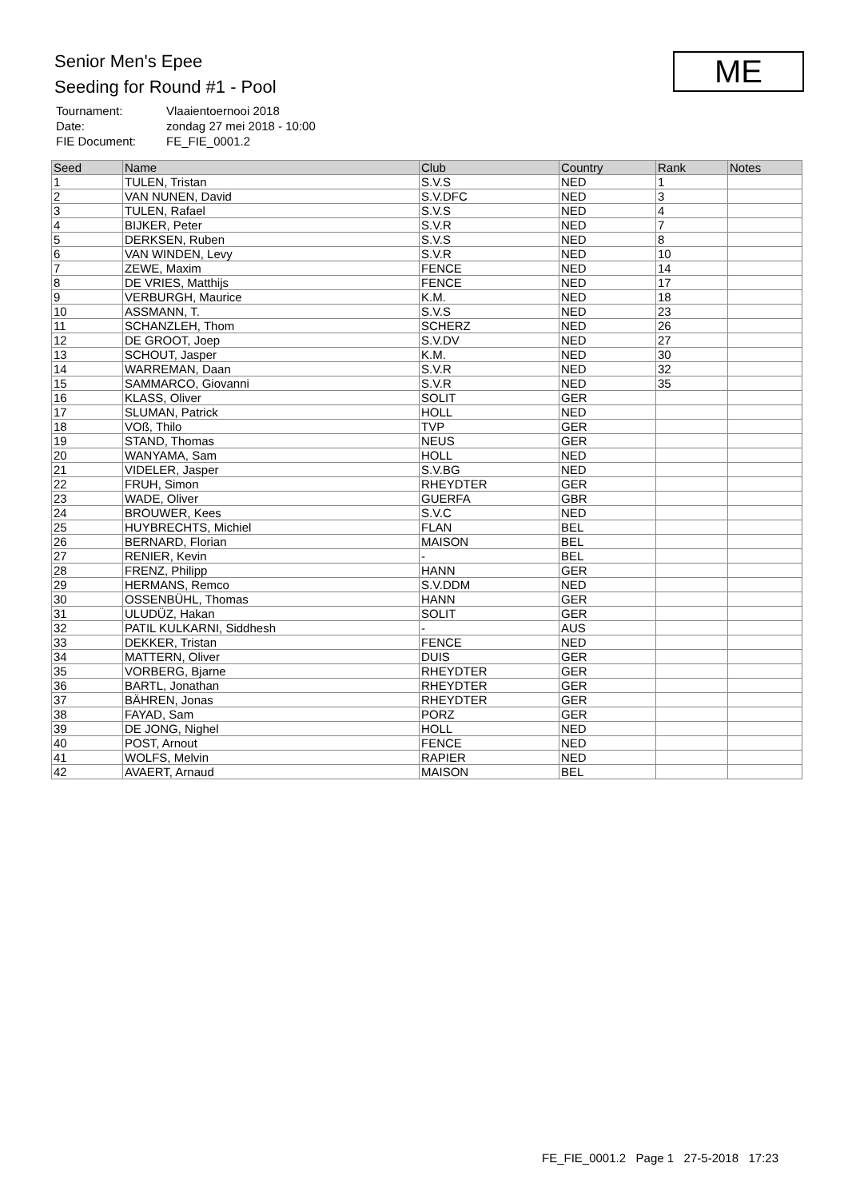Senior Men's Epee
Seeding for Round #1 - Pool
| Tournament: | Vlaaientoernooi 2018 |
| Date: | zondag 27 mei 2018 - 10:00 |
| FIE Document: | FE_FIE_0001.2 |
ME
| Seed | Name | Club | Country | Rank | Notes |
| --- | --- | --- | --- | --- | --- |
| 1 | TULEN, Tristan | S.V.S | NED | 1 | |
| 2 | VAN NUNEN, David | S.V.DFC | NED | 3 | |
| 3 | TULEN, Rafael | S.V.S | NED | 4 | |
| 4 | BIJKER, Peter | S.V.R | NED | 7 | |
| 5 | DERKSEN, Ruben | S.V.S | NED | 8 | |
| 6 | VAN WINDEN, Levy | S.V.R | NED | 10 | |
| 7 | ZEWE, Maxim | FENCE | NED | 14 | |
| 8 | DE VRIES, Matthijs | FENCE | NED | 17 | |
| 9 | VERBURGH, Maurice | K.M. | NED | 18 | |
| 10 | ASSMANN, T. | S.V.S | NED | 23 | |
| 11 | SCHANZLEH, Thom | SCHERZ | NED | 26 | |
| 12 | DE GROOT, Joep | S.V.DV | NED | 27 | |
| 13 | SCHOUT, Jasper | K.M. | NED | 30 | |
| 14 | WARREMAN, Daan | S.V.R | NED | 32 | |
| 15 | SAMMARCO, Giovanni | S.V.R | NED | 35 | |
| 16 | KLASS, Oliver | SOLIT | GER | | |
| 17 | SLUMAN, Patrick | HOLL | NED | | |
| 18 | VOß, Thilo | TVP | GER | | |
| 19 | STAND, Thomas | NEUS | GER | | |
| 20 | WANYAMA, Sam | HOLL | NED | | |
| 21 | VIDELER, Jasper | S.V.BG | NED | | |
| 22 | FRUH, Simon | RHEYDTER | GER | | |
| 23 | WADE, Oliver | GUERFA | GBR | | |
| 24 | BROUWER, Kees | S.V.C | NED | | |
| 25 | HUYBRECHTS, Michiel | FLAN | BEL | | |
| 26 | BERNARD, Florian | MAISON | BEL | | |
| 27 | RENIER, Kevin | - | BEL | | |
| 28 | FRENZ, Philipp | HANN | GER | | |
| 29 | HERMANS, Remco | S.V.DDM | NED | | |
| 30 | OSSENBÜHL, Thomas | HANN | GER | | |
| 31 | ULUDÜZ, Hakan | SOLIT | GER | | |
| 32 | PATIL KULKARNI, Siddhesh | - | AUS | | |
| 33 | DEKKER, Tristan | FENCE | NED | | |
| 34 | MATTERN, Oliver | DUIS | GER | | |
| 35 | VORBERG, Bjarne | RHEYDTER | GER | | |
| 36 | BARTL, Jonathan | RHEYDTER | GER | | |
| 37 | BÄHREN, Jonas | RHEYDTER | GER | | |
| 38 | FAYAD, Sam | PORZ | GER | | |
| 39 | DE JONG, Nighel | HOLL | NED | | |
| 40 | POST, Arnout | FENCE | NED | | |
| 41 | WOLFS, Melvin | RAPIER | NED | | |
| 42 | AVAERT, Arnaud | MAISON | BEL | | |
FE_FIE_0001.2 Page 1 27-5-2018 17:23